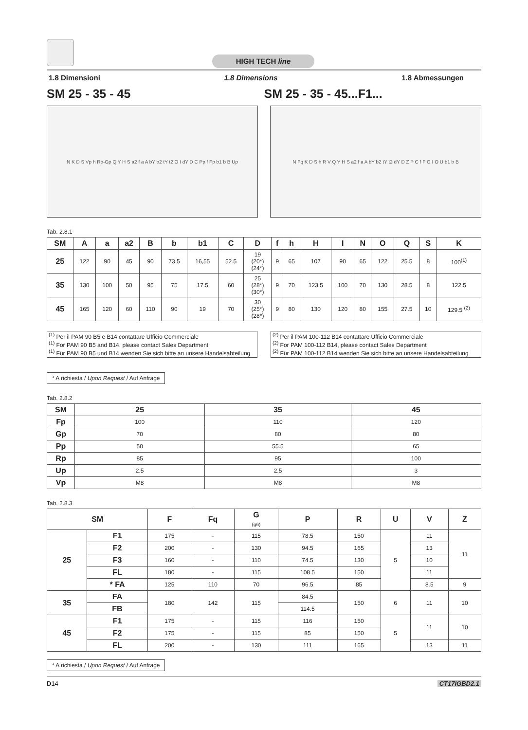HIGH TECH line
1.8 Dimensioni 1.8 Dimensions 1.8 Abmessungen
SM 25 - 35 - 45 SM 25 - 35 - 45...F1...
N K D S Vp h Rp-Gp Q Y H S a2 f a A bY b2 tY t2 O I dY D C Pp f Fp b1 b B Up
N Fq K D S h R V Q Y H S a2 f a A bY b2 tY t2 dY D Z P C f F G I O U b1 b B
Tab. 2.8.1
| SM | A | a | a2 | B | b | b1 | C | D | f | h | H | I | N | O | Q | S | K |
| --- | --- | --- | --- | --- | --- | --- | --- | --- | --- | --- | --- | --- | --- | --- | --- | --- | --- |
| 25 | 122 | 90 | 45 | 90 | 73.5 | 16,55 | 52.5 | 19 (20*) (24*) | 9 | 65 | 107 | 90 | 65 | 122 | 25.5 | 8 | 100<sup>(1)</sup> |
| 35 | 130 | 100 | 50 | 95 | 75 | 17.5 | 60 | 25 (28*) (30*) | 9 | 70 | 123.5 | 100 | 70 | 130 | 28.5 | 8 | 122.5 |
| 45 | 165 | 120 | 60 | 110 | 90 | 19 | 70 | 30 (25*) (28*) | 9 | 80 | 130 | 120 | 80 | 155 | 27.5 | 10 | 129.5 <sup>(2)</sup> |
<sup>(1)</sup> Per il PAM 90 B5 e B14 contattare Ufficio Commerciale
<sup>(1)</sup> For PAM 90 B5 and B14, please contact Sales Department
<sup>(1)</sup> Für PAM 90 B5 und B14 wenden Sie sich bitte an unsere Handelsabteilung
<sup>(2)</sup> Per il PAM 100-112 B14 contattare Ufficio Commerciale
<sup>(2)</sup> For PAM 100-112 B14, please contact Sales Department
<sup>(2)</sup> Für PAM 100-112 B14 wenden Sie sich bitte an unsere Handelsabteilung
* A richiesta / Upon Request / Auf Anfrage
Tab. 2.8.2
| SM | 25 | 35 | 45 |
| --- | --- | --- | --- |
| Fp | 100 | 110 | 120 |
| Gp | 70 | 80 | 80 |
| Pp | 50 | 55.5 | 65 |
| Rp | 85 | 95 | 100 |
| Up | 2.5 | 2.5 | 3 |
| Vp | M8 | M8 | M8 |
Tab. 2.8.3
| SM | | F | Fq | G (g6) | P | R | U | V | Z |
| --- | --- | --- | --- | --- | --- | --- | --- | --- | --- |
| 25 | F1 | 175 | - | 115 | 78.5 | 150 | 5 | 11 | 11 |
| | F2 | 200 | - | 130 | 94.5 | 165 | | 13 | |
| | F3 | 160 | - | 110 | 74.5 | 130 | | 10 | |
| | FL | 180 | - | 115 | 108.5 | 150 | | 11 | |
| | * FA | 125 | 110 | 70 | 96.5 | 85 | | 8.5 | 9 |
| 35 | FA | 180 | 142 | 115 | 84.5 | 150 | 6 | 11 | 10 |
| | FB | | | | 114.5 | | | | |
| 45 | F1 | 175 | - | 115 | 116 | 150 | 5 | 11 | 10 |
| | F2 | 175 | - | 115 | 85 | 150 | | | |
| | FL | 200 | - | 130 | 111 | 165 | | 13 | 11 |
* A richiesta / Upon Request / Auf Anfrage
D14 CT17IGBD2.1